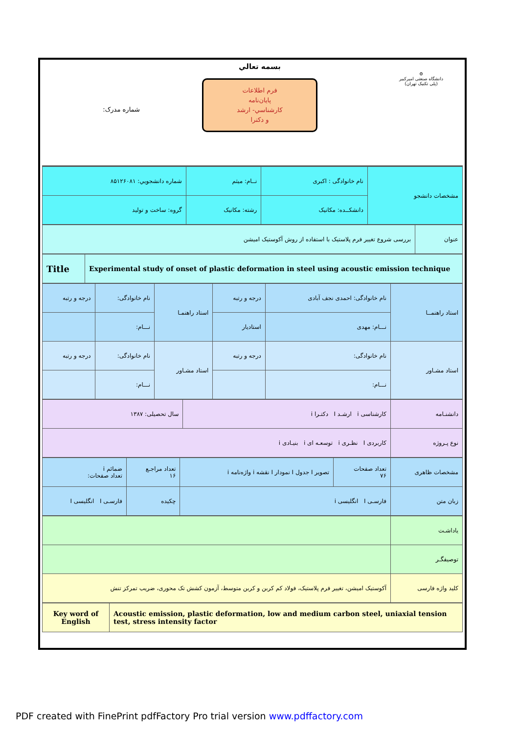⚙
دانشگاه صنعتی امیرکبیر
(پلی تکنیک تهران)
بسمه تعالي
فرم اطلاعات
پايان‌نامه
كارشناسي- ارشد
و دكترا
شماره مدرک:
| مشخصات دانشجو | نام خانوادگی : اکبری | نــام: میثم | شماره دانشجویي: ۸۵۱۲۶۰۸۱ |
| | دانشکــده: مکانیک | رشته: مکانیک | گروه: ساخت و تولید |
| عنوان | بررسی شروع تغییر فرم پلاستیک با استفاده از روش آکوستیک امیشن |
| Experimental study of onset of plastic deformation in steel using acoustic emission technique | Title |
| استاد راهنمــا | نام خانوادگی: احمدی نجف آبادی | درجه و رتبه | استاد راهنمـا | نام خانوادگی: | درجه و رتبه |
| | نـــام: مهدی | استادیار | | نـــام: | |
| استاد مشـاور | نام خانوادگی: | درجه و رتبه | استاد مشـاور | نام خانوادگی: | درجه و رتبه |
| | نـــام: | | | نـــام: | |
| دانشنـامه | کارشناسی i ارشـد I دکتـرا i | سال تحصیلی: ۱۳۸۷ |
| نوع پـروژه | کاربردی I نظـری i توسعـه ای i بنیـادی i | |
| مشخصات ظاهری | تعداد صفحات ۷۶ | تصویر I جدول I نمودار I نقشه i واژه‌نامه i | تعداد مراجـع ۱۶ | ضمائم i تعداد صفحات: |
| زبان متن | فارسـی I انگلیسی i | | چکیده | فارسـی I انگلیسی I |
| یاداشـت | |
| توصیفگـر | |
| کلید واژه فارسی | آکوستیک امیشن، تغییر فرم پلاستیک، فولاد کم کربن و کربن متوسط، آزمون کشش تک محوری، ضریب تمرکز تنش |
| Acoustic emission, plastic deformation, low and medium carbon steel, uniaxial tension test, stress intensity factor | Key word of English |
PDF created with FinePrint pdfFactory Pro trial version www.pdffactory.com